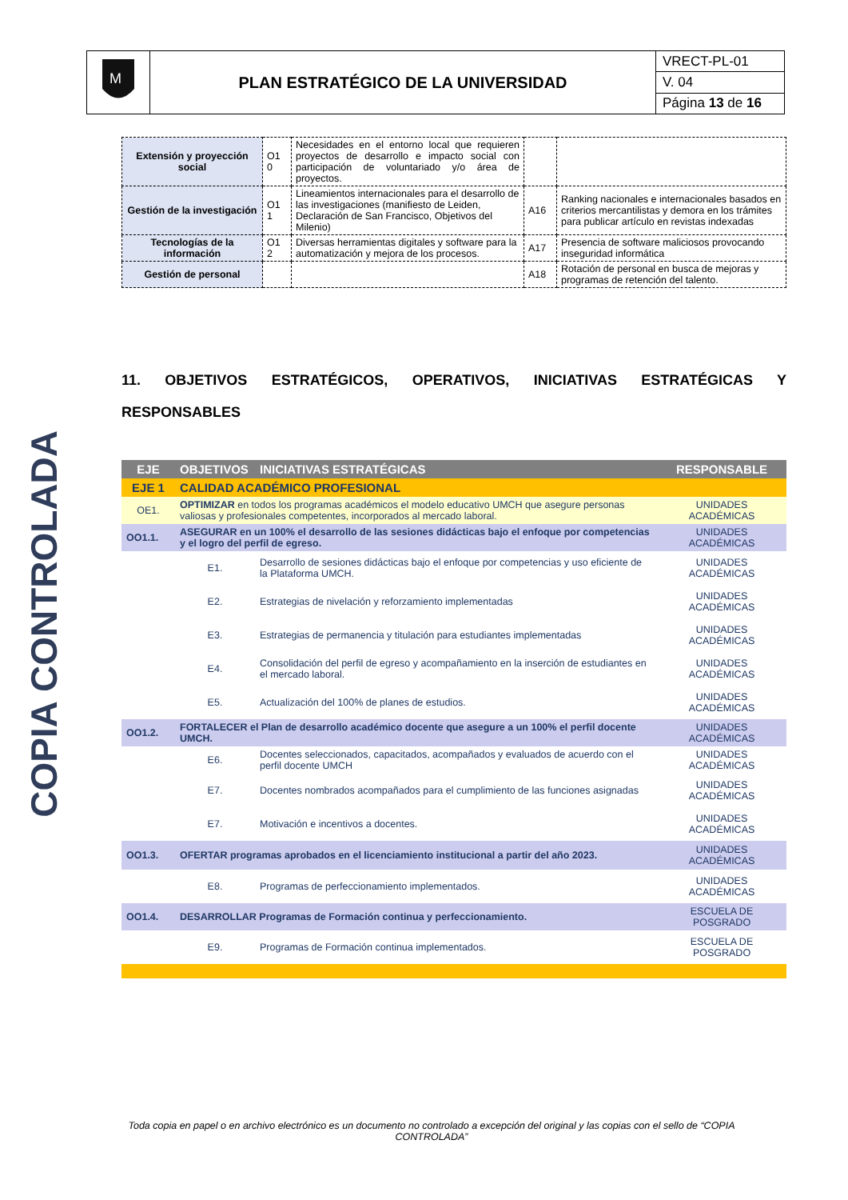| M | PLAN ESTRATÉGICO DE LA UNIVERSIDAD | VRECT-PL-01 |
| | | V. 04 |
| | | Página 13 de 16 |
COPIA CONTROLADA
| Extensión y proyección social | O1 0 | Necesidades en el entorno local que requieren proyectos de desarrollo e impacto social con participación de voluntariado y/o área de proyectos. | | |
| Gestión de la investigación | O1 1 | Lineamientos internacionales para el desarrollo de las investigaciones (manifiesto de Leiden, Declaración de San Francisco, Objetivos del Milenio) | A16 | Ranking nacionales e internacionales basados en criterios mercantilistas y demora en los trámites para publicar artículo en revistas indexadas |
| Tecnologías de la información | O1 2 | Diversas herramientas digitales y software para la automatización y mejora de los procesos. | A17 | Presencia de software maliciosos provocando inseguridad informática |
| Gestión de personal | | | A18 | Rotación de personal en busca de mejoras y programas de retención del talento. |
11. OBJETIVOS ESTRATÉGICOS, OPERATIVOS, INICIATIVAS ESTRATÉGICAS Y RESPONSABLES
| EJE | OBJETIVOS | INICIATIVAS ESTRATÉGICAS | RESPONSABLE |
| --- | --- | --- | --- |
| EJE 1 | CALIDAD ACADÉMICO PROFESIONAL | | |
| OE1. | OPTIMIZAR en todos los programas académicos el modelo educativo UMCH que asegure personas valiosas y profesionales competentes, incorporados al mercado laboral. | | UNIDADES ACADÉMICAS |
| OO1.1. | ASEGURAR en un 100% el desarrollo de las sesiones didácticas bajo el enfoque por competencias y el logro del perfil de egreso. | | UNIDADES ACADÉMICAS |
| | E1. | Desarrollo de sesiones didácticas bajo el enfoque por competencias y uso eficiente de la Plataforma UMCH. | UNIDADES ACADÉMICAS |
| | E2. | Estrategias de nivelación y reforzamiento implementadas | UNIDADES ACADÉMICAS |
| | E3. | Estrategias de permanencia y titulación para estudiantes implementadas | UNIDADES ACADÉMICAS |
| | E4. | Consolidación del perfil de egreso y acompañamiento en la inserción de estudiantes en el mercado laboral. | UNIDADES ACADÉMICAS |
| | E5. | Actualización del 100% de planes de estudios. | UNIDADES ACADÉMICAS |
| OO1.2. | FORTALECER el Plan de desarrollo académico docente que asegure a un 100% el perfil docente UMCH. | | UNIDADES ACADÉMICAS |
| | E6. | Docentes seleccionados, capacitados, acompañados y evaluados de acuerdo con el perfil docente UMCH | UNIDADES ACADÉMICAS |
| | E7. | Docentes nombrados acompañados para el cumplimiento de las funciones asignadas | UNIDADES ACADÉMICAS |
| | E7. | Motivación e incentivos a docentes. | UNIDADES ACADÉMICAS |
| OO1.3. | OFERTAR programas aprobados en el licenciamiento institucional a partir del año 2023. | | UNIDADES ACADÉMICAS |
| | E8. | Programas de perfeccionamiento implementados. | UNIDADES ACADÉMICAS |
| OO1.4. | DESARROLLAR Programas de Formación continua y perfeccionamiento. | | ESCUELA DE POSGRADO |
| | E9. | Programas de Formación continua implementados. | ESCUELA DE POSGRADO |
Toda copia en papel o en archivo electrónico es un documento no controlado a excepción del original y las copias con el sello de “COPIA CONTROLADA”